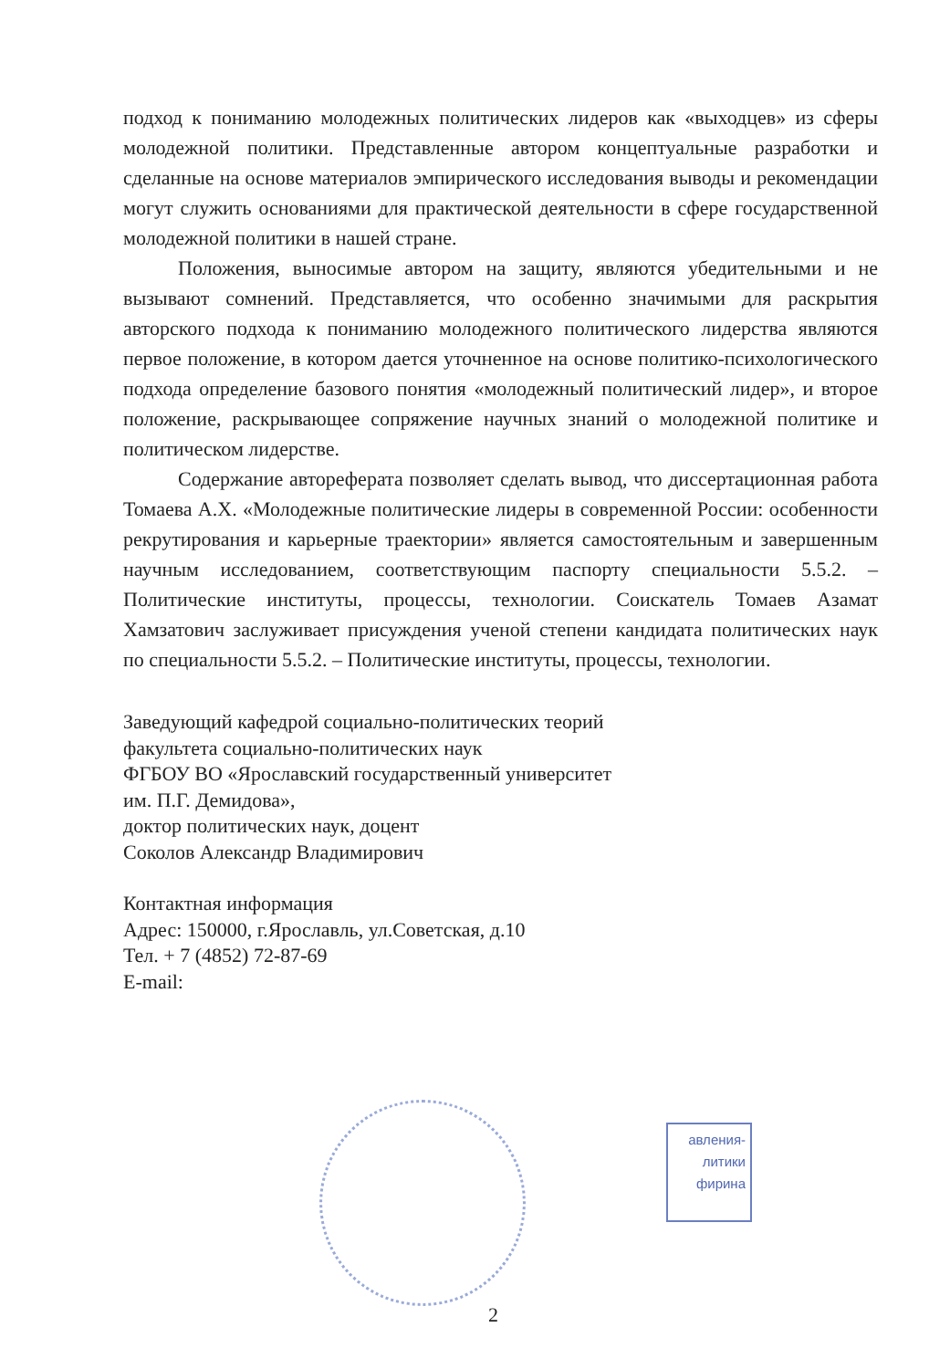подход к пониманию молодежных политических лидеров как «выходцев» из сферы молодежной политики. Представленные автором концептуальные разработки и сделанные на основе материалов эмпирического исследования выводы и рекомендации могут служить основаниями для практической деятельности в сфере государственной молодежной политики в нашей стране.
Положения, выносимые автором на защиту, являются убедительными и не вызывают сомнений. Представляется, что особенно значимыми для раскрытия авторского подхода к пониманию молодежного политического лидерства являются первое положение, в котором дается уточненное на основе политико-психологического подхода определение базового понятия «молодежный политический лидер», и второе положение, раскрывающее сопряжение научных знаний о молодежной политике и политическом лидерстве.
Содержание автореферата позволяет сделать вывод, что диссертационная работа Томаева А.Х. «Молодежные политические лидеры в современной России: особенности рекрутирования и карьерные траектории» является самостоятельным и завершенным научным исследованием, соответствующим паспорту специальности 5.5.2. – Политические институты, процессы, технологии. Соискатель Томаев Азамат Хамзатович заслуживает присуждения ученой степени кандидата политических наук по специальности 5.5.2. – Политические институты, процессы, технологии.
Заведующий кафедрой социально-политических теорий
факультета социально-политических наук
ФГБОУ ВО «Ярославский государственный университет
им. П.Г. Демидова»,
доктор политических наук, доцент
Соколов Александр Владимирович
Контактная информация
Адрес: 150000, г.Ярославль, ул.Советская, д.10
Тел. + 7 (4852) 72-87-69
E-mail:
авления-
литики
фирина
2